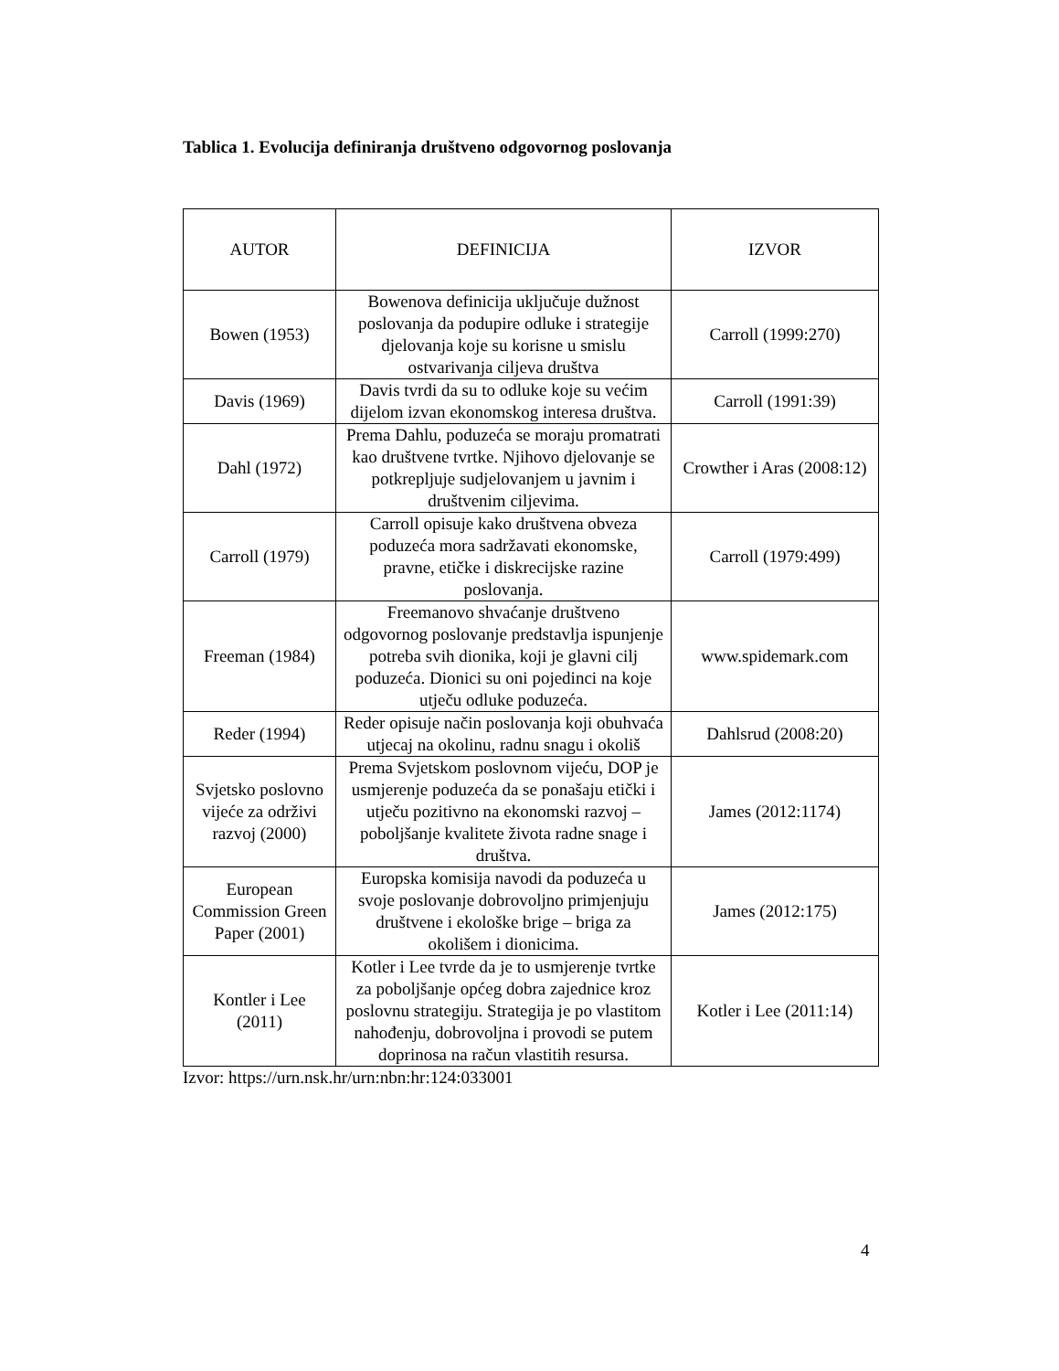Tablica 1. Evolucija definiranja društveno odgovornog poslovanja
| AUTOR | DEFINICIJA | IZVOR |
| --- | --- | --- |
| Bowen (1953) | Bowenova definicija uključuje dužnost poslovanja da podupire odluke i strategije djelovanja koje su korisne u smislu ostvarivanja ciljeva društva | Carroll (1999:270) |
| Davis (1969) | Davis tvrdi da su to odluke koje su većim dijelom izvan ekonomskog interesa društva. | Carroll (1991:39) |
| Dahl (1972) | Prema Dahlu, poduzeća se moraju promatrati kao društvene tvrtke. Njihovo djelovanje se potkrepljuje sudjelovanjem u javnim i društvenim ciljevima. | Crowther i Aras (2008:12) |
| Carroll (1979) | Carroll opisuje kako društvena obveza poduzeća mora sadržavati ekonomske, pravne, etičke i diskrecijske razine poslovanja. | Carroll (1979:499) |
| Freeman (1984) | Freemanovo shvaćanje društveno odgovornog poslovanje predstavlja ispunjenje potreba svih dionika, koji je glavni cilj poduzeća. Dionici su oni pojedinci na koje utječu odluke poduzeća. | www.spidemark.com |
| Reder (1994) | Reder opisuje način poslovanja koji obuhvaća utjecaj na okolinu, radnu snagu i okoliš | Dahlsrud (2008:20) |
| Svjetsko poslovno vijeće za održivi razvoj (2000) | Prema Svjetskom poslovnom vijeću, DOP je usmjerenje poduzeća da se ponašaju etički i utječu pozitivno na ekonomski razvoj – poboljšanje kvalitete života radne snage i društva. | James (2012:1174) |
| European Commission Green Paper (2001) | Europska komisija navodi da poduzeća u svoje poslovanje dobrovoljno primjenjuju društvene i ekološke brige – briga za okolišem i dionicima. | James (2012:175) |
| Kontler i Lee (2011) | Kotler i Lee tvrde da je to usmjerenje tvrtke za poboljšanje općeg dobra zajednice kroz poslovnu strategiju. Strategija je po vlastitom nahođenju, dobrovoljna i provodi se putem doprinosa na račun vlastitih resursa. | Kotler i Lee (2011:14) |
Izvor: https://urn.nsk.hr/urn:nbn:hr:124:033001
4